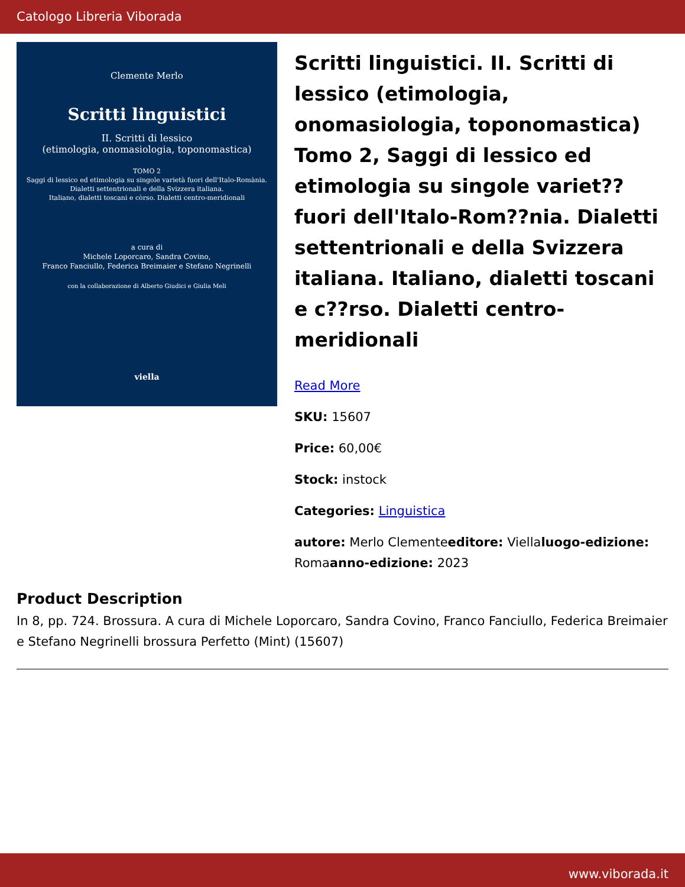Catologo Libreria Viborada
Clemente Merlo
Scritti linguistici
II. Scritti di lessico
(etimologia, onomasiologia, toponomastica)
TOMO 2
Saggi di lessico ed etimologia su singole varietà fuori dell'Italo-Romània.
Dialetti settentrionali e della Svizzera italiana.
Italiano, dialetti toscani e còrso. Dialetti centro-meridionali
a cura di
Michele Loporcaro, Sandra Covino,
Franco Fanciullo, Federica Breimaier e Stefano Negrinelli
con la collaborazione di Alberto Giudici e Giulia Meli
viella
Scritti linguistici. II. Scritti di lessico (etimologia, onomasiologia, toponomastica) Tomo 2, Saggi di lessico ed etimologia su singole variet?? fuori dell'Italo-Rom??nia. Dialetti settentrionali e della Svizzera italiana. Italiano, dialetti toscani e c??rso. Dialetti centro-meridionali
Read More
SKU: 15607
Price: 60,00€
Stock: instock
Categories: Linguistica
autore: Merlo Clementeeditore: Viellaluogo-edizione: Romaanno-edizione: 2023
Product Description
In 8, pp. 724. Brossura. A cura di Michele Loporcaro, Sandra Covino, Franco Fanciullo, Federica Breimaier e Stefano Negrinelli brossura Perfetto (Mint) (15607)
www.viborada.it